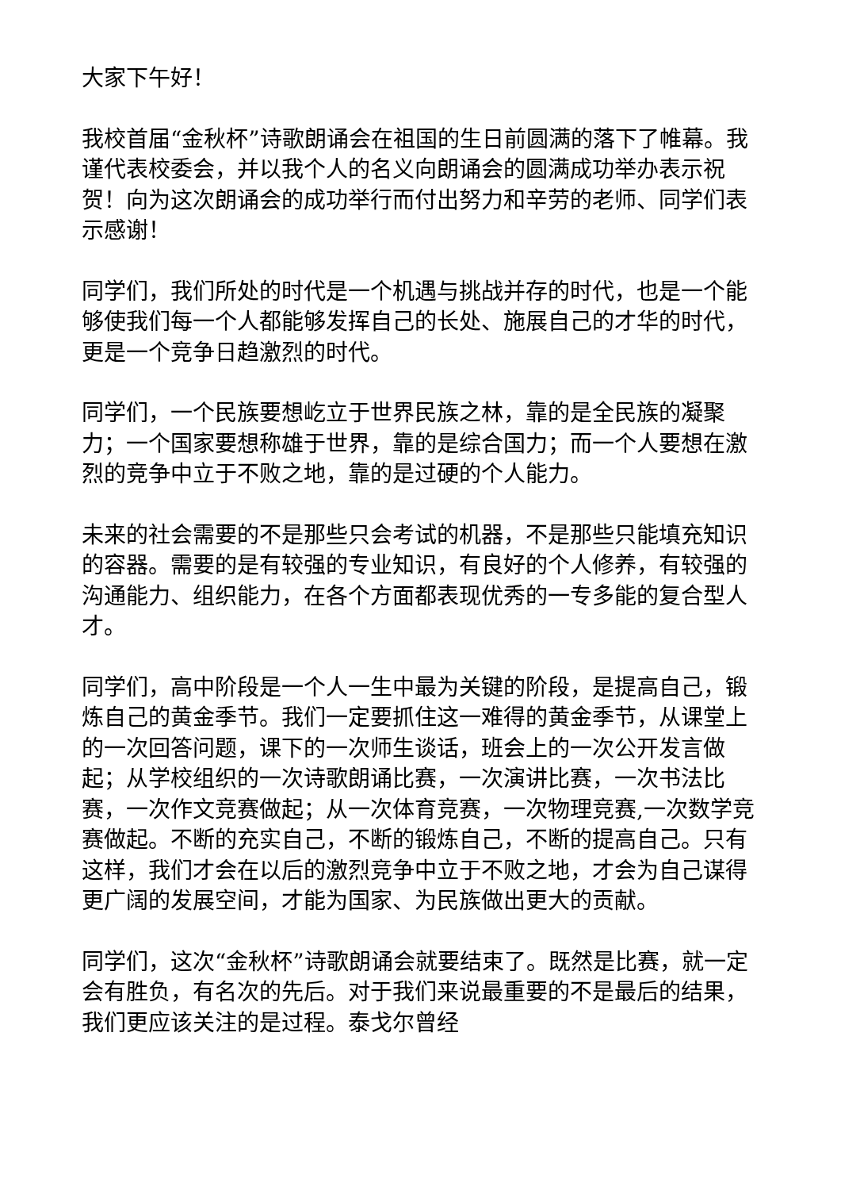大家下午好！
我校首届“金秋杯”诗歌朗诵会在祖国的生日前圆满的落下了帷幕。我谨代表校委会，并以我个人的名义向朗诵会的圆满成功举办表示祝贺！向为这次朗诵会的成功举行而付出努力和辛劳的老师、同学们表示感谢！
同学们，我们所处的时代是一个机遇与挑战并存的时代，也是一个能够使我们每一个人都能够发挥自己的长处、施展自己的才华的时代，更是一个竞争日趋激烈的时代。
同学们，一个民族要想屹立于世界民族之林，靠的是全民族的凝聚力；一个国家要想称雄于世界，靠的是综合国力；而一个人要想在激烈的竞争中立于不败之地，靠的是过硬的个人能力。
未来的社会需要的不是那些只会考试的机器，不是那些只能填充知识的容器。需要的是有较强的专业知识，有良好的个人修养，有较强的沟通能力、组织能力，在各个方面都表现优秀的一专多能的复合型人才。
同学们，高中阶段是一个人一生中最为关键的阶段，是提高自己，锻炼自己的黄金季节。我们一定要抓住这一难得的黄金季节，从课堂上的一次回答问题，课下的一次师生谈话，班会上的一次公开发言做起；从学校组织的一次诗歌朗诵比赛，一次演讲比赛，一次书法比赛，一次作文竞赛做起；从一次体育竞赛，一次物理竞赛,一次数学竞赛做起。不断的充实自己，不断的锻炼自己，不断的提高自己。只有这样，我们才会在以后的激烈竞争中立于不败之地，才会为自己谋得更广阔的发展空间，才能为国家、为民族做出更大的贡献。
同学们，这次“金秋杯”诗歌朗诵会就要结束了。既然是比赛，就一定会有胜负，有名次的先后。对于我们来说最重要的不是最后的结果，我们更应该关注的是过程。泰戈尔曾经